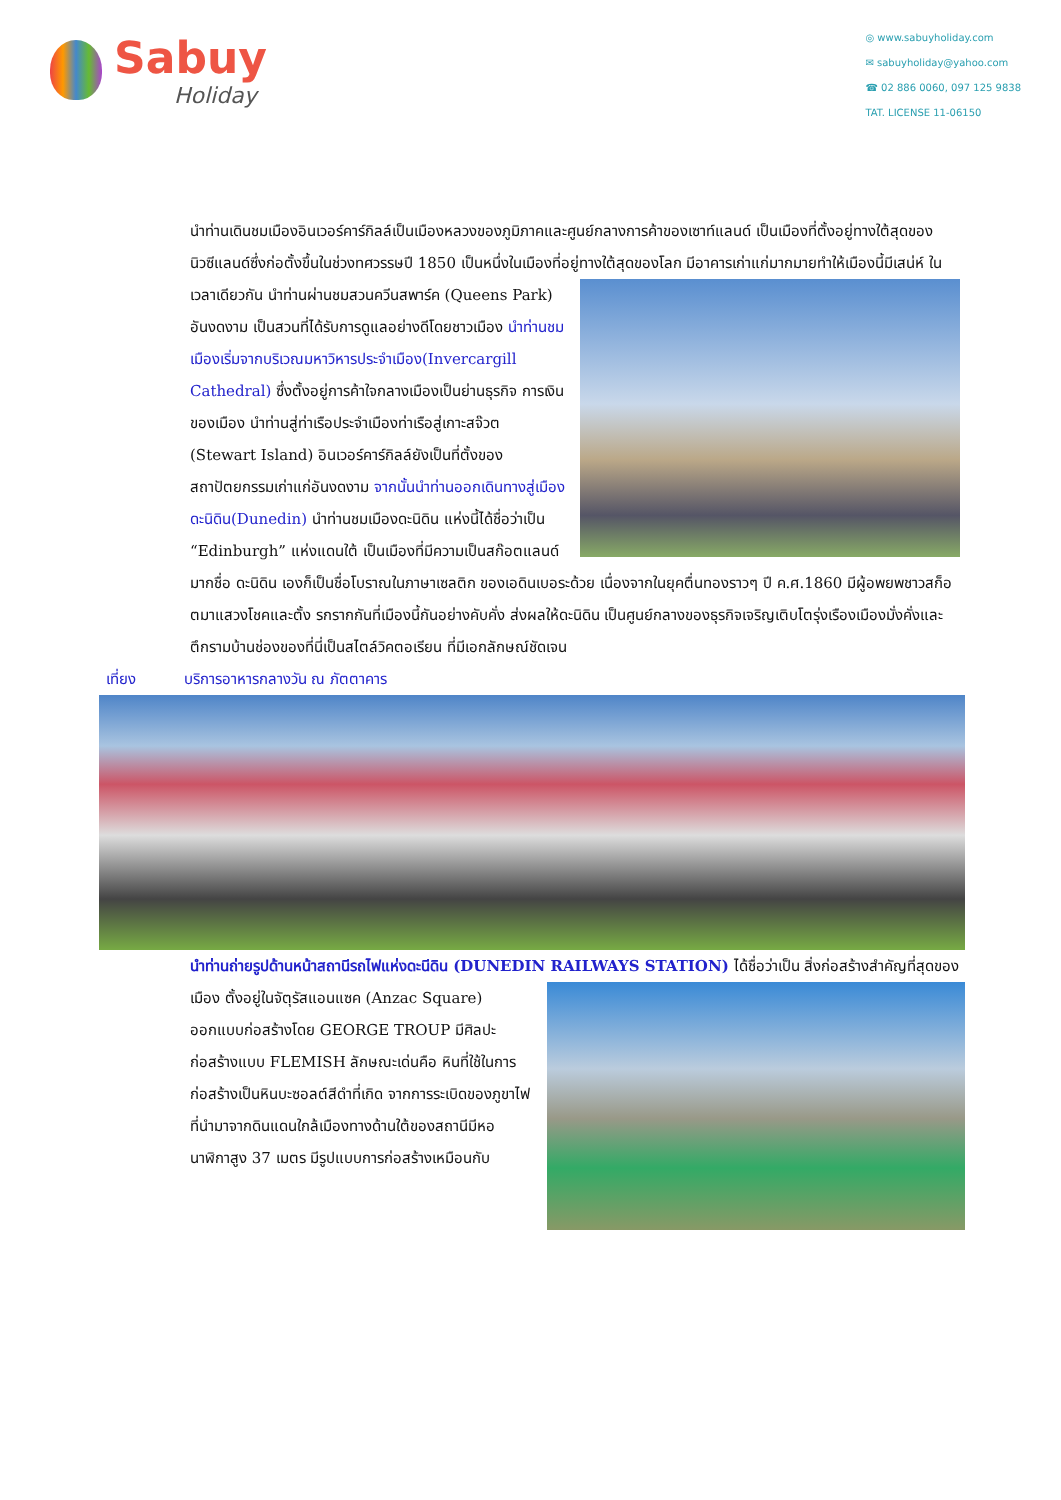Sabuy
Holiday
◎ www.sabuyholiday.com
✉ sabuyholiday@yahoo.com
☎ 02 886 0060, 097 125 9838
TAT. LICENSE 11-06150
นำท่านเดินชมเมืองอินเวอร์คาร์กิลล์เป็นเมืองหลวงของภูมิภาคและศูนย์กลางการค้าของเซาท์แลนด์ เป็นเมืองที่ตั้งอยู่ทางใต้สุดของนิวซีแลนด์ซึ่งก่อตั้งขึ้นในช่วงทศวรรษปี 1850 เป็นหนึ่งในเมืองที่อยู่ทางใต้สุดของโลก มีอาคารเก่าแก่มากมายทำให้เมืองนี้มีเสน่ห์ ในเวลาเดียวกัน นำท่านผ่านชมสวนควีนสพาร์ค (Queens Park) อันงดงาม เป็นสวนที่ได้รับการดูแลอย่างดีโดยชาวเมือง นำท่านชมเมืองเริ่มจากบริเวณมหาวิหารประจำเมือง(Invercargill Cathedral) ซึ่งตั้งอยู่การค้าใจกลางเมืองเป็นย่านธุรกิจ การเงินของเมือง นำท่านสู่ท่าเรือประจำเมืองท่าเรือสู่เกาะสจ๊วต (Stewart Island) อินเวอร์คาร์กิลล์ยังเป็นที่ตั้งของสถาปัตยกรรมเก่าแก่อันงดงาม จากนั้นนำท่านออกเดินทางสู่เมืองดะนิดิน(Dunedin) นำท่านชมเมืองดะนิดิน แห่งนี้ได้ชื่อว่าเป็น “Edinburgh” แห่งแดนใต้ เป็นเมืองที่มีความเป็นสก๊อตแลนด์มากชื่อ ดะนิดิน เองก็เป็นชื่อโบราณในภาษาเซลติก ของเอดินเบอระด้วย เนื่องจากในยุคตื่นทองราวๆ ปี ค.ศ.1860 มีผู้อพยพชาวสก็อตมาแสวงโชคและตั้ง รกรากกันที่เมืองนี้กันอย่างคับคั่ง ส่งผลให้ดะนิดิน เป็นศูนย์กลางของธุรกิจเจริญเติบโตรุ่งเรืองเมืองมั่งคั่งและตึกรามบ้านช่องของที่นี่เป็นสไตล์วิคตอเรียน ที่มีเอกลักษณ์ชัดเจน
เที่ยง บริการอาหารกลางวัน ณ ภัตตาคาร
นำท่านถ่ายรูปด้านหน้าสถานีรถไฟแห่งดะนีดิน (DUNEDIN RAILWAYS STATION) ได้ชื่อว่าเป็น สิ่งก่อสร้างสำคัญที่สุดของเมือง ตั้งอยู่ในจัตุรัสแอนแซค (Anzac Square) ออกแบบก่อสร้างโดย GEORGE TROUP มีศิลปะก่อสร้างแบบ FLEMISH ลักษณะเด่นคือ หินที่ใช้ในการก่อสร้างเป็นหินบะซอลต์สีดำที่เกิด จากการระเบิดของภูขาไฟที่นำมาจากดินแดนใกล้เมืองทางด้านใต้ของสถานีมีหอนาฬิกาสูง 37 เมตร มีรูปแบบการก่อสร้างเหมือนกับ